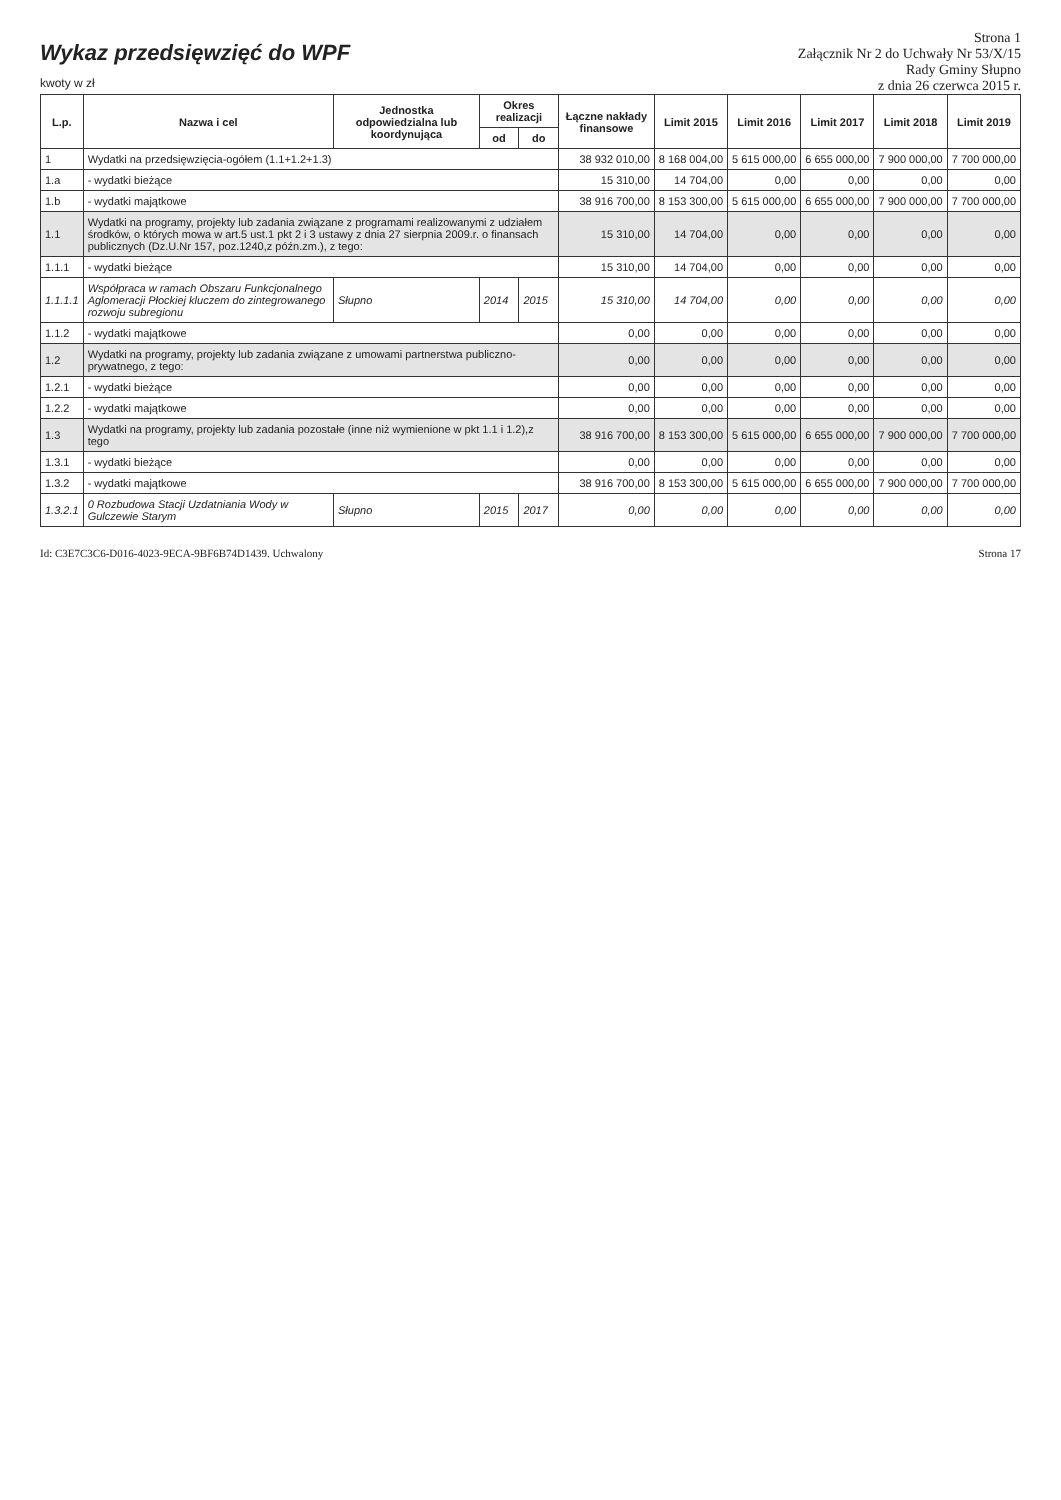Wykaz przedsięwzięć do WPF
kwoty w zł
Strona 1
Załącznik Nr 2 do Uchwały Nr 53/X/15
Rady Gminy Słupno
z dnia 26 czerwca 2015 r.
| L.p. | Nazwa i cel | Jednostka odpowiedzialna lub koordynująca | Okres realizacji | | Łączne nakłady finansowe | Limit 2015 | Limit 2016 | Limit 2017 | Limit 2018 | Limit 2019 |
| --- | --- | --- | --- | --- | --- | --- | --- | --- | --- | --- |
| | | | od | do | | | | | | |
| 1 | Wydatki na przedsięwzięcia-ogółem (1.1+1.2+1.3) | | | | 38 932 010,00 | 8 168 004,00 | 5 615 000,00 | 6 655 000,00 | 7 900 000,00 | 7 700 000,00 |
| 1.a | - wydatki bieżące | | | | 15 310,00 | 14 704,00 | 0,00 | 0,00 | 0,00 | 0,00 |
| 1.b | - wydatki majątkowe | | | | 38 916 700,00 | 8 153 300,00 | 5 615 000,00 | 6 655 000,00 | 7 900 000,00 | 7 700 000,00 |
| 1.1 | Wydatki na programy, projekty lub zadania związane z programami realizowanymi z udziałem środków, o których mowa w art.5 ust.1 pkt 2 i 3 ustawy z dnia 27 sierpnia 2009.r. o finansach publicznych (Dz.U.Nr 157, poz.1240,z późn.zm.), z tego: | | | | 15 310,00 | 14 704,00 | 0,00 | 0,00 | 0,00 | 0,00 |
| 1.1.1 | - wydatki bieżące | | | | 15 310,00 | 14 704,00 | 0,00 | 0,00 | 0,00 | 0,00 |
| 1.1.1.1 | Współpraca w ramach Obszaru Funkcjonalnego Aglomeracji Płockiej kluczem do zintegrowanego rozwoju subregionu | Słupno | 2014 | 2015 | 15 310,00 | 14 704,00 | 0,00 | 0,00 | 0,00 | 0,00 |
| 1.1.2 | - wydatki majątkowe | | | | 0,00 | 0,00 | 0,00 | 0,00 | 0,00 | 0,00 |
| 1.2 | Wydatki na programy, projekty lub zadania związane z umowami partnerstwa publiczno-prywatnego, z tego: | | | | 0,00 | 0,00 | 0,00 | 0,00 | 0,00 | 0,00 |
| 1.2.1 | - wydatki bieżące | | | | 0,00 | 0,00 | 0,00 | 0,00 | 0,00 | 0,00 |
| 1.2.2 | - wydatki majątkowe | | | | 0,00 | 0,00 | 0,00 | 0,00 | 0,00 | 0,00 |
| 1.3 | Wydatki na programy, projekty lub zadania pozostałe (inne niż wymienione w pkt 1.1 i 1.2),z tego | | | | 38 916 700,00 | 8 153 300,00 | 5 615 000,00 | 6 655 000,00 | 7 900 000,00 | 7 700 000,00 |
| 1.3.1 | - wydatki bieżące | | | | 0,00 | 0,00 | 0,00 | 0,00 | 0,00 | 0,00 |
| 1.3.2 | - wydatki majątkowe | | | | 38 916 700,00 | 8 153 300,00 | 5 615 000,00 | 6 655 000,00 | 7 900 000,00 | 7 700 000,00 |
| 1.3.2.1 | 0 Rozbudowa Stacji Uzdatniania Wody w Gulczewie Starym | Słupno | 2015 | 2017 | 0,00 | 0,00 | 0,00 | 0,00 | 0,00 | 0,00 |
Id: C3E7C3C6-D016-4023-9ECA-9BF6B74D1439. Uchwalony Strona 17